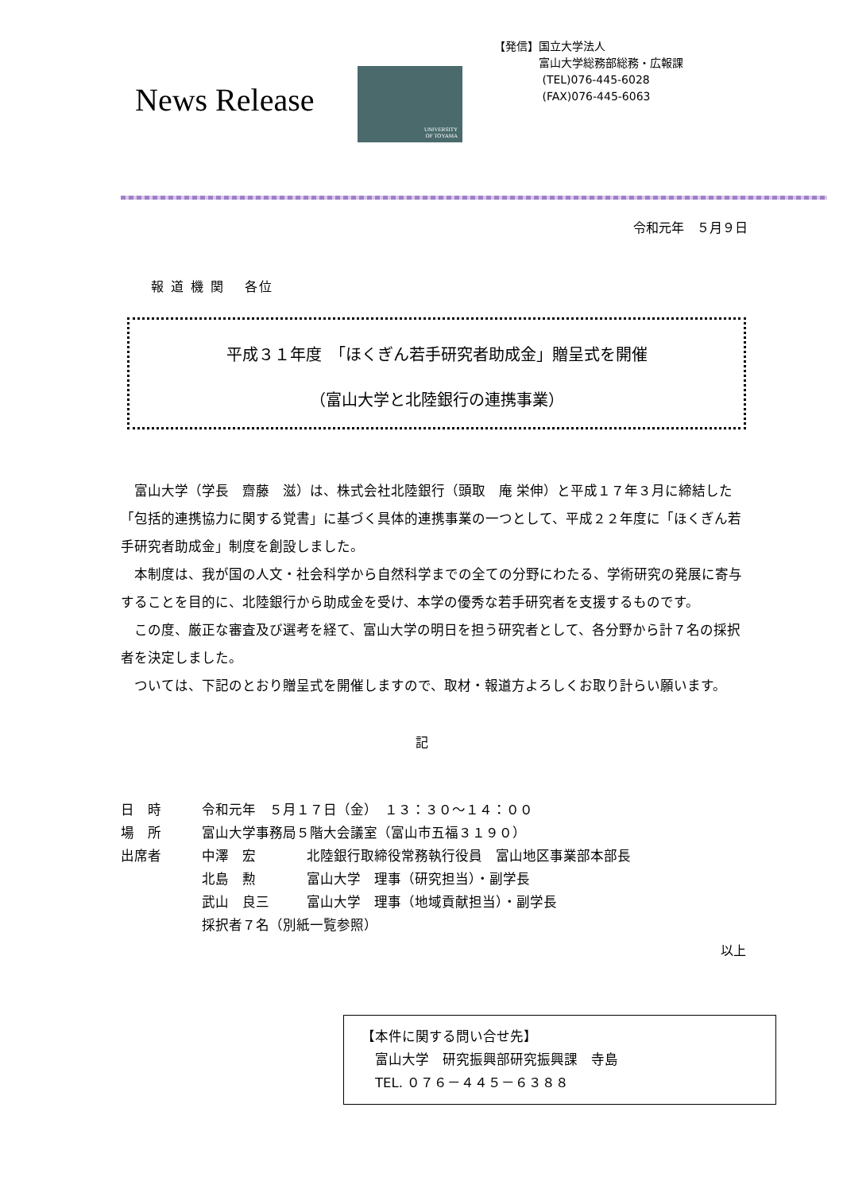News Release
UNIVERSITY
OF TOYAMA
【発信】国立大学法人
　　　　富山大学総務部総務・広報課
　　　　 (TEL)076-445-6028
　　　　 (FAX)076-445-6063
令和元年　５月９日
報 道 機 関　 各位
平成３１年度　「ほくぎん若手研究者助成金」贈呈式を開催
（富山大学と北陸銀行の連携事業）
富山大学（学長　齋藤　滋）は、株式会社北陸銀行（頭取　庵 栄伸）と平成１７年３月に締結した「包括的連携協力に関する覚書」に基づく具体的連携事業の一つとして、平成２２年度に「ほくぎん若手研究者助成金」制度を創設しました。
本制度は、我が国の人文・社会科学から自然科学までの全ての分野にわたる、学術研究の発展に寄与することを目的に、北陸銀行から助成金を受け、本学の優秀な若手研究者を支援するものです。
この度、厳正な審査及び選考を経て、富山大学の明日を担う研究者として、各分野から計７名の採択者を決定しました。
ついては、下記のとおり贈呈式を開催しますので、取材・報道方よろしくお取り計らい願います。
記
| 日 時 | 令和元年 ５月１７日（金） １３：３０～１４：００ | |
| 場 所 | 富山大学事務局５階大会議室（富山市五福３１９０） | |
| 出席者 | 中澤 宏 | 北陸銀行取締役常務執行役員 富山地区事業部本部長 |
| | 北島 勲 | 富山大学 理事（研究担当）・副学長 |
| | 武山 良三 | 富山大学 理事（地域貢献担当）・副学長 |
| | 採択者７名（別紙一覧参照） | |
以上
【本件に関する問い合せ先】
　富山大学　研究振興部研究振興課　寺島
　TEL. ０７６－４４５－６３８８